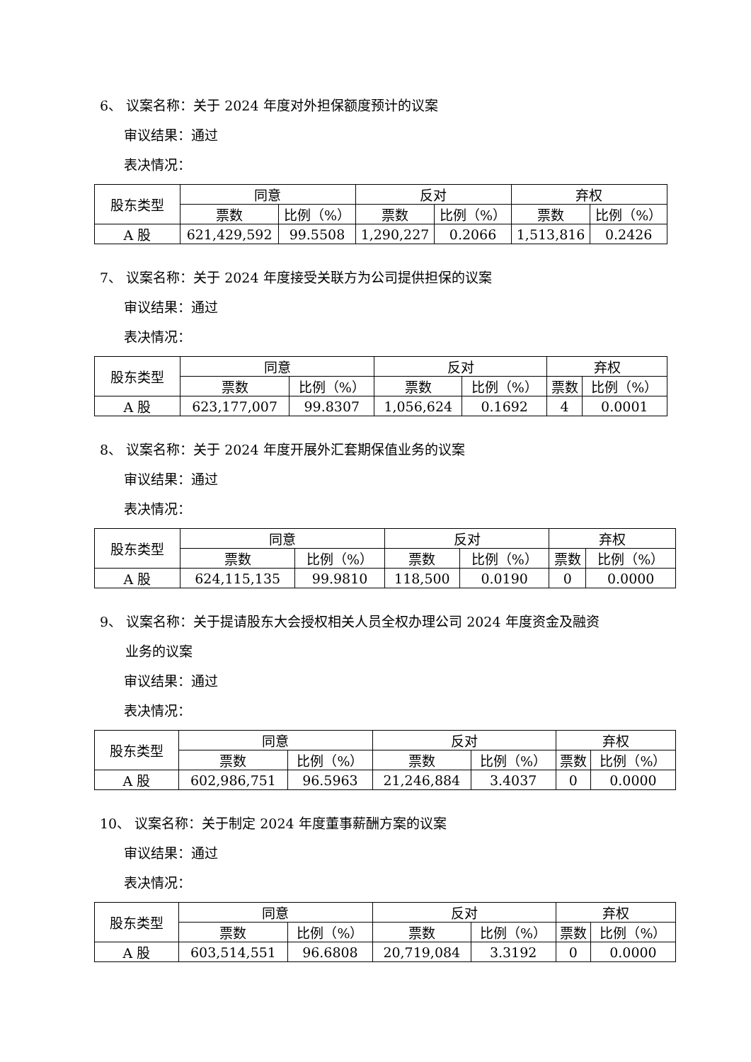6、 议案名称：关于 2024 年度对外担保额度预计的议案
审议结果：通过
表决情况：
| 股东类型 | 同意 | | 反对 | | 弃权 | |
| | 票数 | 比例（%） | 票数 | 比例（%） | 票数 | 比例（%） |
| A 股 | 621,429,592 | 99.5508 | 1,290,227 | 0.2066 | 1,513,816 | 0.2426 |
7、 议案名称：关于 2024 年度接受关联方为公司提供担保的议案
审议结果：通过
表决情况：
| 股东类型 | 同意 | | 反对 | | 弃权 | |
| | 票数 | 比例（%） | 票数 | 比例（%） | 票数 | 比例（%） |
| A 股 | 623,177,007 | 99.8307 | 1,056,624 | 0.1692 | 4 | 0.0001 |
8、 议案名称：关于 2024 年度开展外汇套期保值业务的议案
审议结果：通过
表决情况：
| 股东类型 | 同意 | | 反对 | | 弃权 | |
| | 票数 | 比例（%） | 票数 | 比例（%） | 票数 | 比例（%） |
| A 股 | 624,115,135 | 99.9810 | 118,500 | 0.0190 | 0 | 0.0000 |
9、 议案名称：关于提请股东大会授权相关人员全权办理公司 2024 年度资金及融资
业务的议案
审议结果：通过
表决情况：
| 股东类型 | 同意 | | 反对 | | 弃权 | |
| | 票数 | 比例（%） | 票数 | 比例（%） | 票数 | 比例（%） |
| A 股 | 602,986,751 | 96.5963 | 21,246,884 | 3.4037 | 0 | 0.0000 |
10、 议案名称：关于制定 2024 年度董事薪酬方案的议案
审议结果：通过
表决情况：
| 股东类型 | 同意 | | 反对 | | 弃权 | |
| | 票数 | 比例（%） | 票数 | 比例（%） | 票数 | 比例（%） |
| A 股 | 603,514,551 | 96.6808 | 20,719,084 | 3.3192 | 0 | 0.0000 |